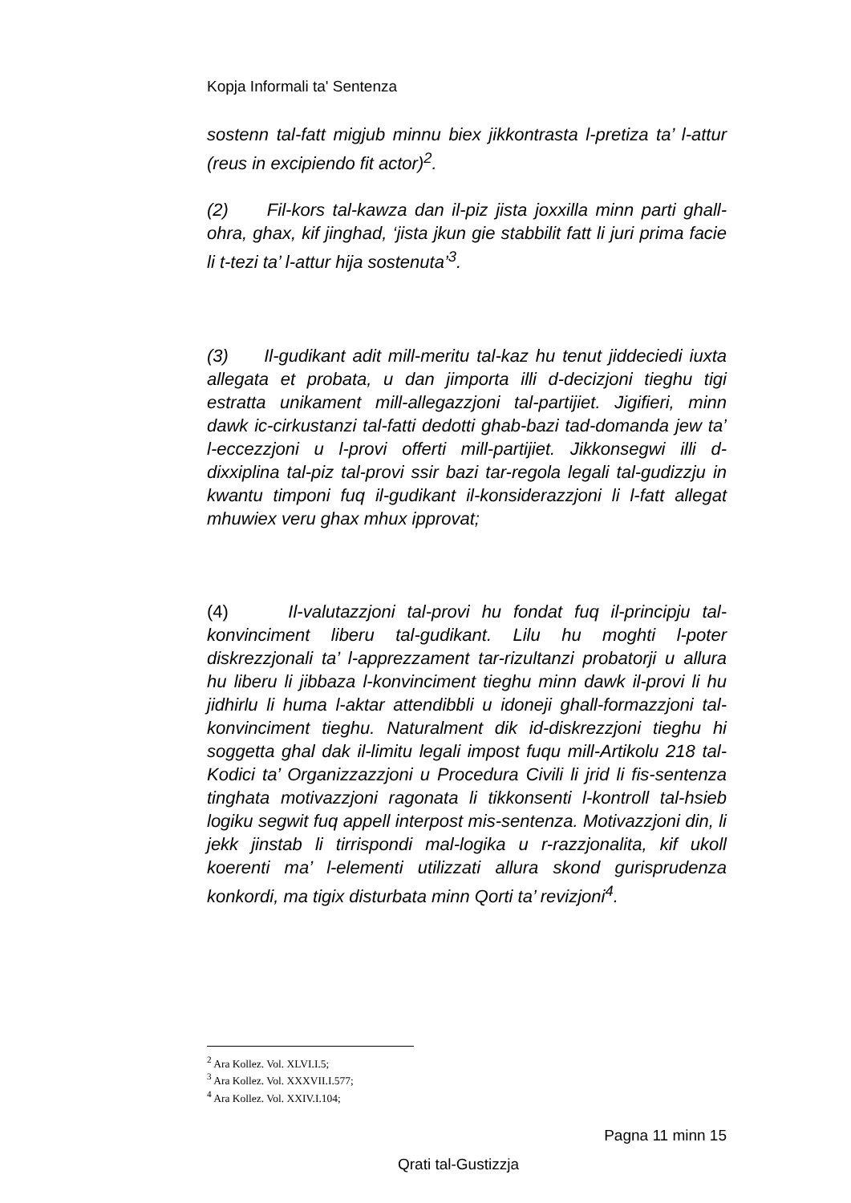Kopja Informali ta' Sentenza
sostenn tal-fatt migjub minnu biex jikkontrasta l-pretiza ta’ l-attur (reus in excipiendo fit actor)<sup>2</sup>.
(2) Fil-kors tal-kawza dan il-piz jista joxxilla minn parti ghall-ohra, ghax, kif jinghad, ‘jista jkun gie stabbilit fatt li juri prima facie li t-tezi ta’ l-attur hija sostenuta’<sup>3</sup>.
(3) Il-gudikant adit mill-meritu tal-kaz hu tenut jiddeciedi iuxta allegata et probata, u dan jimporta illi d-decizjoni tieghu tigi estratta unikament mill-allegazzjoni tal-partijiet. Jigifieri, minn dawk ic-cirkustanzi tal-fatti dedotti ghab-bazi tad-domanda jew ta’ l-eccezzjoni u l-provi offerti mill-partijiet. Jikkonsegwi illi d-dixxiplina tal-piz tal-provi ssir bazi tar-regola legali tal-gudizzju in kwantu timponi fuq il-gudikant il-konsiderazzjoni li l-fatt allegat mhuwiex veru ghax mhux ipprovat;
(4) Il-valutazzjoni tal-provi hu fondat fuq il-principju tal-konvinciment liberu tal-gudikant. Lilu hu moghti l-poter diskrezzjonali ta’ l-apprezzament tar-rizultanzi probatorji u allura hu liberu li jibbaza l-konvinciment tieghu minn dawk il-provi li hu jidhirlu li huma l-aktar attendibbli u idoneji ghall-formazzjoni tal-konvinciment tieghu. Naturalment dik id-diskrezzjoni tieghu hi soggetta ghal dak il-limitu legali impost fuqu mill-Artikolu 218 tal-Kodici ta’ Organizzazzjoni u Procedura Civili li jrid li fis-sentenza tinghata motivazzjoni ragonata li tikkonsenti l-kontroll tal-hsieb logiku segwit fuq appell interpost mis-sentenza. Motivazzjoni din, li jekk jinstab li tirrispondi mal-logika u r-razzjonalita, kif ukoll koerenti ma’ l-elementi utilizzati allura skond gurisprudenza konkordi, ma tigix disturbata minn Qorti ta’ revizjoni<sup>4</sup>.
<sup>2</sup> Ara Kollez. Vol. XLVI.I.5;
<sup>3</sup> Ara Kollez. Vol. XXXVII.I.577;
<sup>4</sup> Ara Kollez. Vol. XXIV.I.104;
Pagna 11 minn 15
Qrati tal-Gustizzja